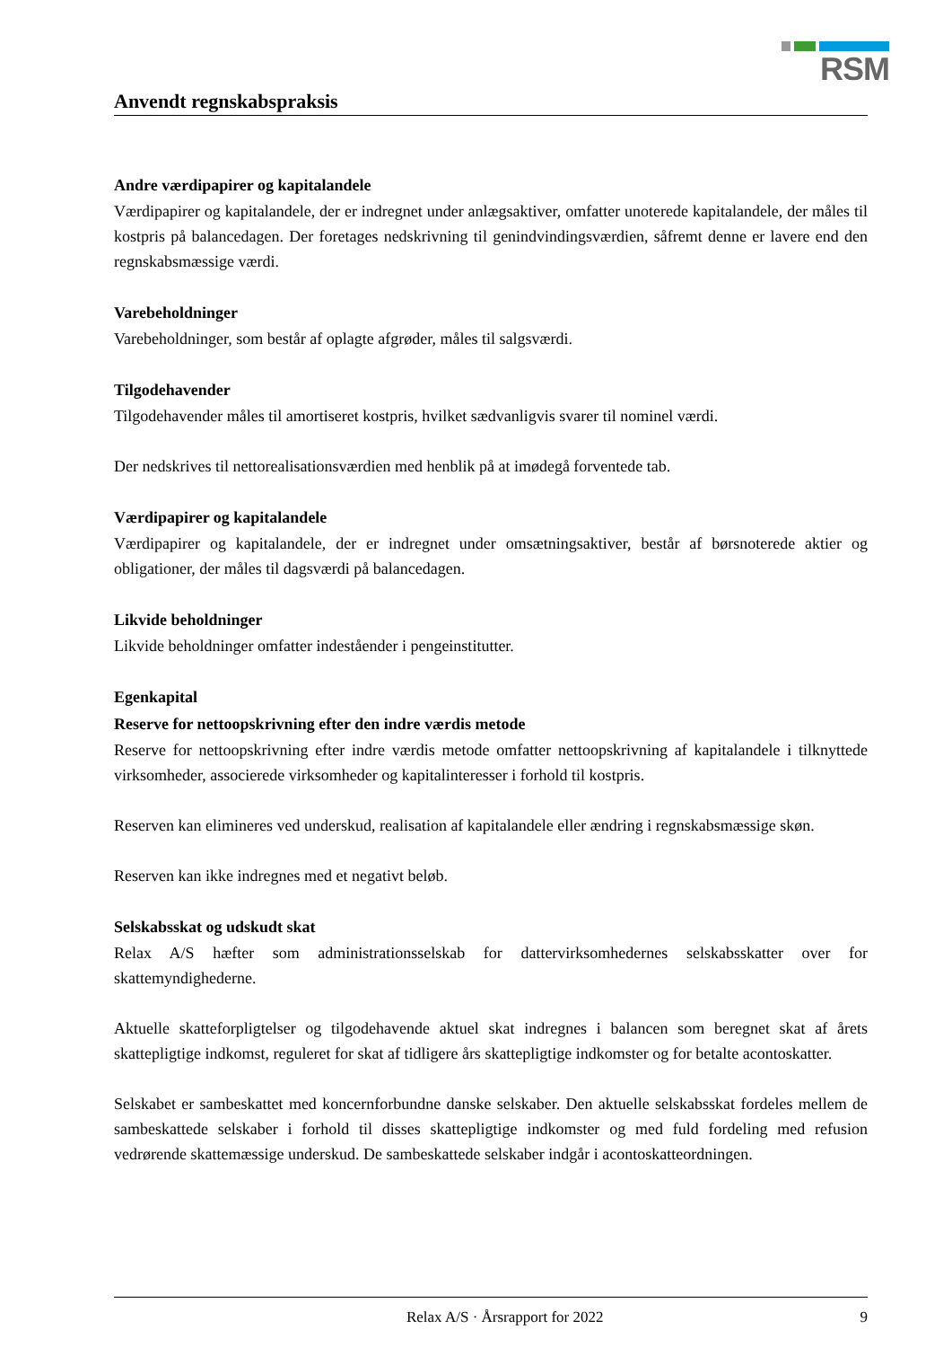RSM
Anvendt regnskabspraksis
Andre værdipapirer og kapitalandele
Værdipapirer og kapitalandele, der er indregnet under anlægsaktiver, omfatter unoterede kapitalandele, der måles til kostpris på balancedagen. Der foretages nedskrivning til genindvindingsværdien, såfremt denne er lavere end den regnskabsmæssige værdi.
Varebeholdninger
Varebeholdninger, som består af oplagte afgrøder, måles til salgsværdi.
Tilgodehavender
Tilgodehavender måles til amortiseret kostpris, hvilket sædvanligvis svarer til nominel værdi.
Der nedskrives til nettorealisationsværdien med henblik på at imødegå forventede tab.
Værdipapirer og kapitalandele
Værdipapirer og kapitalandele, der er indregnet under omsætningsaktiver, består af børsnoterede aktier og obligationer, der måles til dagsværdi på balancedagen.
Likvide beholdninger
Likvide beholdninger omfatter indeståender i pengeinstitutter.
Egenkapital
Reserve for nettoopskrivning efter den indre værdis metode
Reserve for nettoopskrivning efter indre værdis metode omfatter nettoopskrivning af kapitalandele i tilknyttede virksomheder, associerede virksomheder og kapitalinteresser i forhold til kostpris.
Reserven kan elimineres ved underskud, realisation af kapitalandele eller ændring i regnskabsmæssige skøn.
Reserven kan ikke indregnes med et negativt beløb.
Selskabsskat og udskudt skat
Relax A/S hæfter som administrationsselskab for dattervirksomhedernes selskabsskatter over for skattemyndighederne.
Aktuelle skatteforpligtelser og tilgodehavende aktuel skat indregnes i balancen som beregnet skat af årets skattepligtige indkomst, reguleret for skat af tidligere års skattepligtige indkomster og for betalte acontoskatter.
Selskabet er sambeskattet med koncernforbundne danske selskaber. Den aktuelle selskabsskat fordeles mellem de sambeskattede selskaber i forhold til disses skattepligtige indkomster og med fuld fordeling med refusion vedrørende skattemæssige underskud. De sambeskattede selskaber indgår i acontoskatteordningen.
Relax A/S · Årsrapport for 2022 9